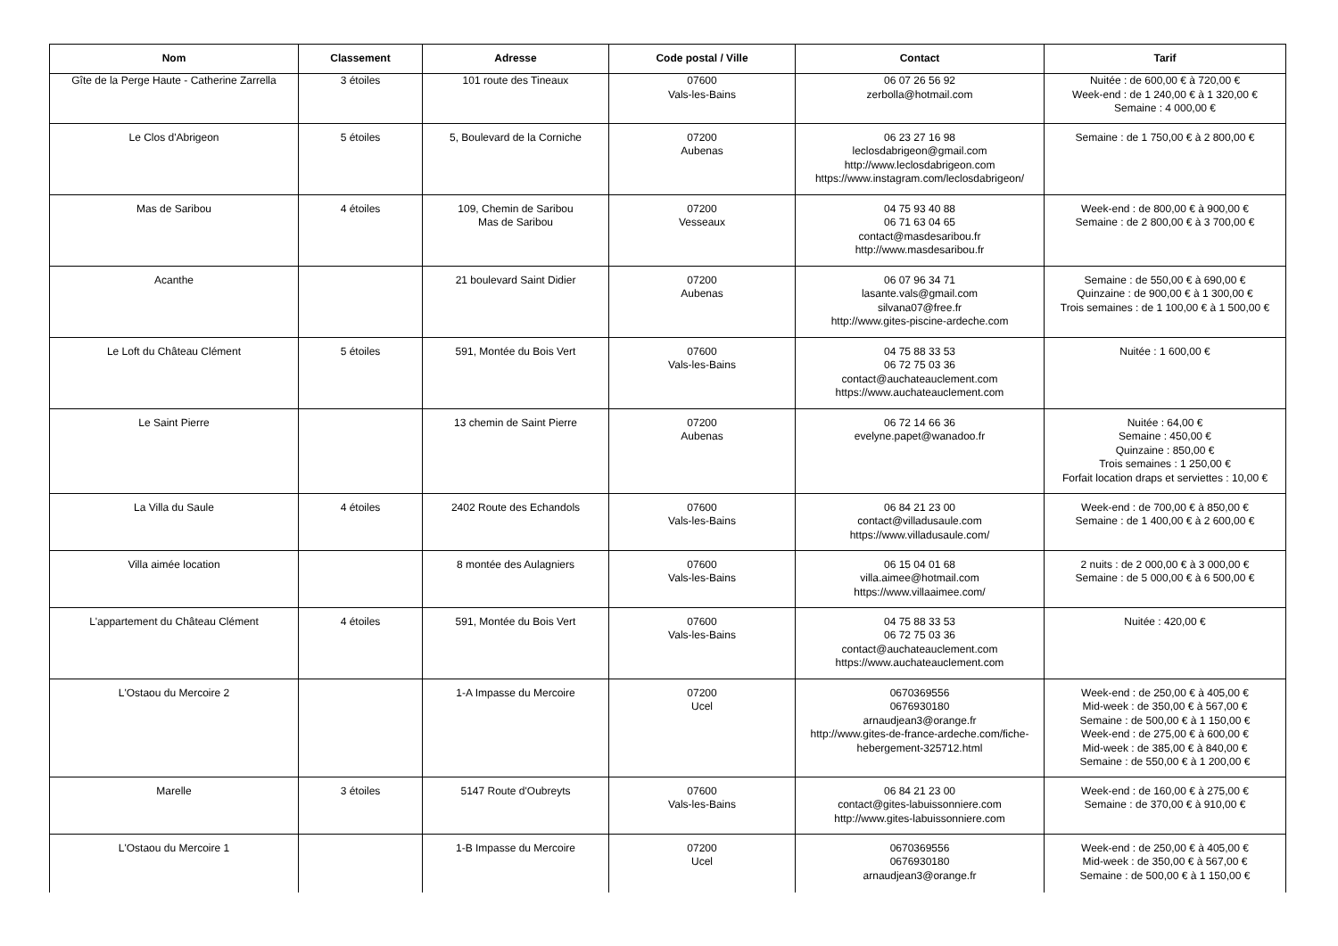| Nom | Classement | Adresse | Code postal / Ville | Contact | Tarif |
| --- | --- | --- | --- | --- | --- |
| Gîte de la Perge Haute - Catherine Zarrella | 3 étoiles | 101 route des Tineaux | 07600 Vals-les-Bains | 06 07 26 56 92 zerbolla@hotmail.com | Nuitée : de 600,00 € à 720,00 € Week-end : de 1 240,00 € à 1 320,00 € Semaine : 4 000,00 € |
| Le Clos d'Abrigeon | 5 étoiles | 5, Boulevard de la Corniche | 07200 Aubenas | 06 23 27 16 98 leclosdabrigeon@gmail.com http://www.leclosdabrigeon.com https://www.instagram.com/leclosdabrigeon/ | Semaine : de 1 750,00 € à 2 800,00 € |
| Mas de Saribou | 4 étoiles | 109, Chemin de Saribou Mas de Saribou | 07200 Vesseaux | 04 75 93 40 88 06 71 63 04 65 contact@masdesaribou.fr http://www.masdesaribou.fr | Week-end : de 800,00 € à 900,00 € Semaine : de 2 800,00 € à 3 700,00 € |
| Acanthe | | 21 boulevard Saint Didier | 07200 Aubenas | 06 07 96 34 71 lasante.vals@gmail.com silvana07@free.fr http://www.gites-piscine-ardeche.com | Semaine : de 550,00 € à 690,00 € Quinzaine : de 900,00 € à 1 300,00 € Trois semaines : de 1 100,00 € à 1 500,00 € |
| Le Loft du Château Clément | 5 étoiles | 591, Montée du Bois Vert | 07600 Vals-les-Bains | 04 75 88 33 53 06 72 75 03 36 contact@auchateauclement.com https://www.auchateauclement.com | Nuitée : 1 600,00 € |
| Le Saint Pierre | | 13 chemin de Saint Pierre | 07200 Aubenas | 06 72 14 66 36 evelyne.papet@wanadoo.fr | Nuitée : 64,00 € Semaine : 450,00 € Quinzaine : 850,00 € Trois semaines : 1 250,00 € Forfait location draps et serviettes : 10,00 € |
| La Villa du Saule | 4 étoiles | 2402 Route des Echandols | 07600 Vals-les-Bains | 06 84 21 23 00 contact@villadusaule.com https://www.villadusaule.com/ | Week-end : de 700,00 € à 850,00 € Semaine : de 1 400,00 € à 2 600,00 € |
| Villa aimée location | | 8 montée des Aulagniers | 07600 Vals-les-Bains | 06 15 04 01 68 villa.aimee@hotmail.com https://www.villaaimee.com/ | 2 nuits : de 2 000,00 € à 3 000,00 € Semaine : de 5 000,00 € à 6 500,00 € |
| L'appartement du Château Clément | 4 étoiles | 591, Montée du Bois Vert | 07600 Vals-les-Bains | 04 75 88 33 53 06 72 75 03 36 contact@auchateauclement.com https://www.auchateauclement.com | Nuitée : 420,00 € |
| L'Ostaou du Mercoire 2 | | 1-A Impasse du Mercoire | 07200 Ucel | 0670369556 0676930180 arnaudjean3@orange.fr http://www.gites-de-france-ardeche.com/fiche-hebergement-325712.html | Week-end : de 250,00 € à 405,00 € Mid-week : de 350,00 € à 567,00 € Semaine : de 500,00 € à 1 150,00 € Week-end : de 275,00 € à 600,00 € Mid-week : de 385,00 € à 840,00 € Semaine : de 550,00 € à 1 200,00 € |
| Marelle | 3 étoiles | 5147 Route d'Oubreyts | 07600 Vals-les-Bains | 06 84 21 23 00 contact@gites-labuissonniere.com http://www.gites-labuissonniere.com | Week-end : de 160,00 € à 275,00 € Semaine : de 370,00 € à 910,00 € |
| L'Ostaou du Mercoire 1 | | 1-B Impasse du Mercoire | 07200 Ucel | 0670369556 0676930180 arnaudjean3@orange.fr | Week-end : de 250,00 € à 405,00 € Mid-week : de 350,00 € à 567,00 € Semaine : de 500,00 € à 1 150,00 € |